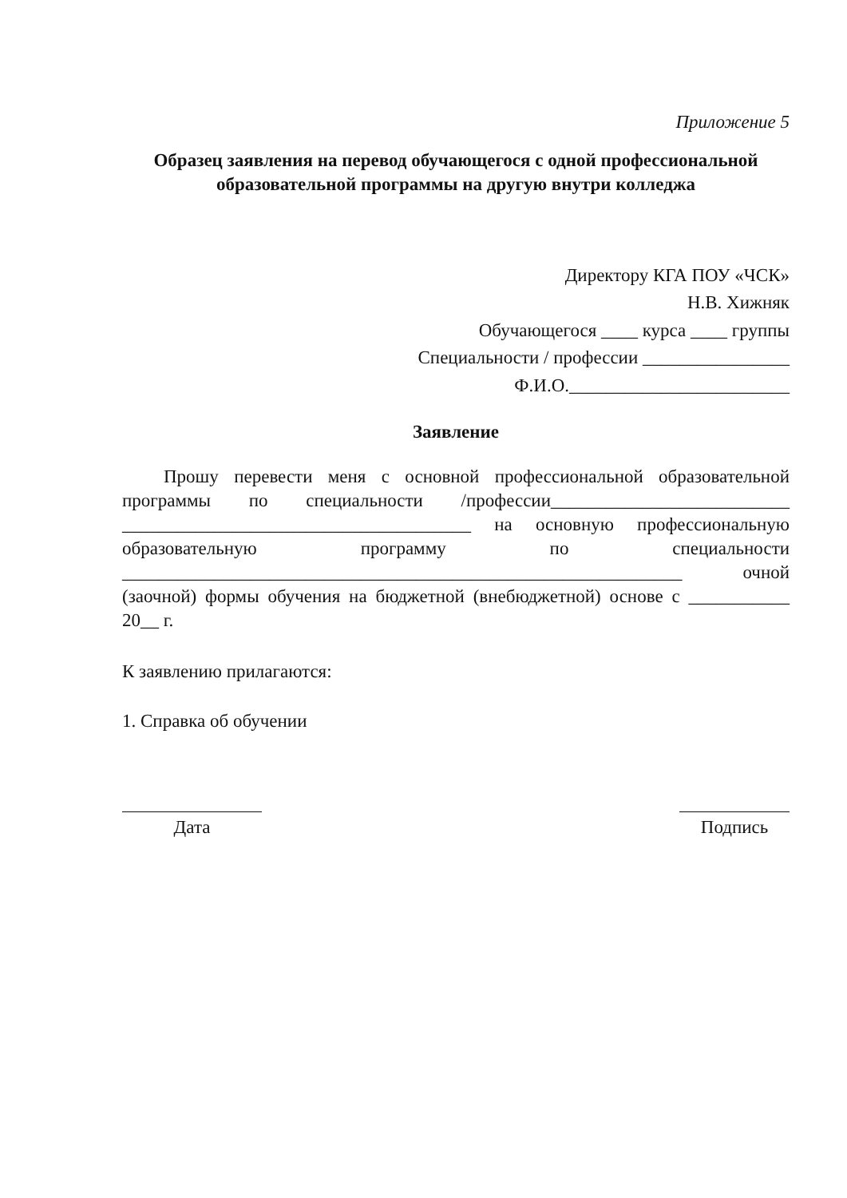Приложение 5
Образец заявления на перевод обучающегося с одной профессиональной образовательной программы на другую внутри колледжа
Директору КГА ПОУ «ЧСК»
Н.В. Хижняк
Обучающегося ____ курса ____ группы
Специальности / профессии ________________
Ф.И.О.________________________
Заявление
Прошу перевести меня с основной профессиональной образовательной программы по специальности /профессии__________________________ ______________________________________ на основную профессиональную образовательную программу по специальности _____________________________________________________________ очной (заочной) формы обучения на бюджетной (внебюджетной) основе с ___________ 20__ г.
К заявлению прилагаются:
1. Справка об обучении
Дата Подпись